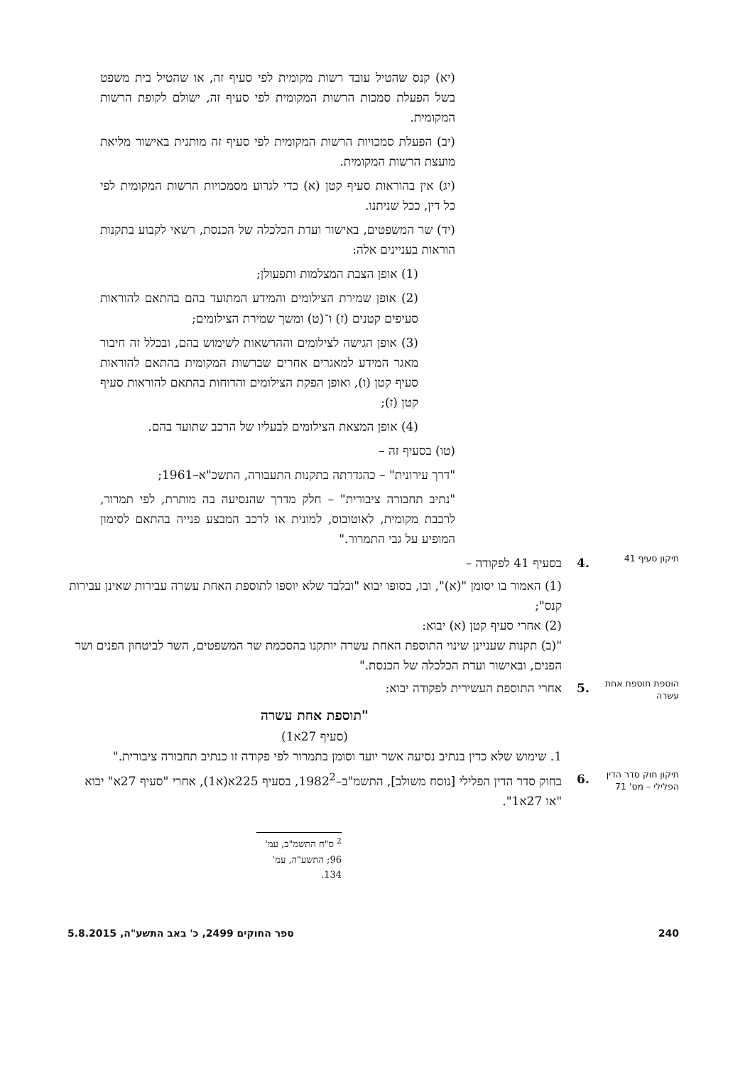(יא) קנס שהטיל עובד רשות מקומית לפי סעיף זה, או שהטיל בית משפט בשל הפעלת סמכות הרשות המקומית לפי סעיף זה, ישולם לקופת הרשות המקומית.
(יב) הפעלת סמכויות הרשות המקומית לפי סעיף זה מותנית באישור מליאת מועצת הרשות המקומית.
(יג) אין בהוראות סעיף קטן (א) כדי לגרוע מסמכויות הרשות המקומית לפי כל דין, ככל שניתנו.
(יד) שר המשפטים, באישור ועדת הכלכלה של הכנסת, רשאי לקבוע בתקנות הוראות בעניינים אלה:
(1) אופן הצבת המצלמות ותפעולן;
(2) אופן שמירת הצילומים והמידע המתועד בהם בהתאם להוראות סעיפים קטנים (ז) ו־(ט) ומשך שמירת הצילומים;
(3) אופן הגישה לצילומים וההרשאות לשימוש בהם, ובכלל זה חיבור מאגר המידע למאגרים אחרים שברשות המקומית בהתאם להוראות סעיף קטן (ו), ואופן הפקת הצילומים והדוחות בהתאם להוראות סעיף קטן (ז);
(4) אופן המצאת הצילומים לבעליו של הרכב שתועד בהם.
(טו) בסעיף זה –
"דרך עירונית" – כהגדרתה בתקנות התעבורה, התשכ"א–1961;
"נתיב תחבורה ציבורית" – חלק מדרך שהנסיעה בה מותרת, לפי תמרור, לרכבת מקומית, לאוטובוס, למונית או לרכב המבצע פנייה בהתאם לסימון המופיע על גבי התמרור."
תיקון סעיף 41
.4 בסעיף 41 לפקודה –
(1) האמור בו יסומן "(א)", ובו, בסופו יבוא "ובלבד שלא יוספו לתוספת האחת עשרה עבירות שאינן עבירות קנס";
(2) אחרי סעיף קטן (א) יבוא:
"(ב) תקנות שעניינן שינוי התוספת האחת עשרה יותקנו בהסכמת שר המשפטים, השר לביטחון הפנים ושר הפנים, ובאישור ועדת הכלכלה של הכנסת."
הוספת תוספת אחת עשרה
.5 אחרי התוספת העשירית לפקודה יבוא:
"תוספת אחת עשרה
(סעיף 27א1)
1. שימוש שלא כדין בנתיב נסיעה אשר יועד וסומן בתמרור לפי פקודה זו כנתיב תחבורה ציבורית."
תיקון חוק סדר הדין הפלילי – מס' 71
.6 בחוק סדר הדין הפלילי [נוסח משולב], התשמ"ב–1982<sup>2</sup>, בסעיף 225א(א1), אחרי "סעיף 27א" יבוא "או 27א1".
<sup>2</sup> ס"ח התשמ"ב, עמ' 96; התשע"ה, עמ' 134.
240 ספר החוקים 2499, כ' באב התשע"ה, 5.8.2015